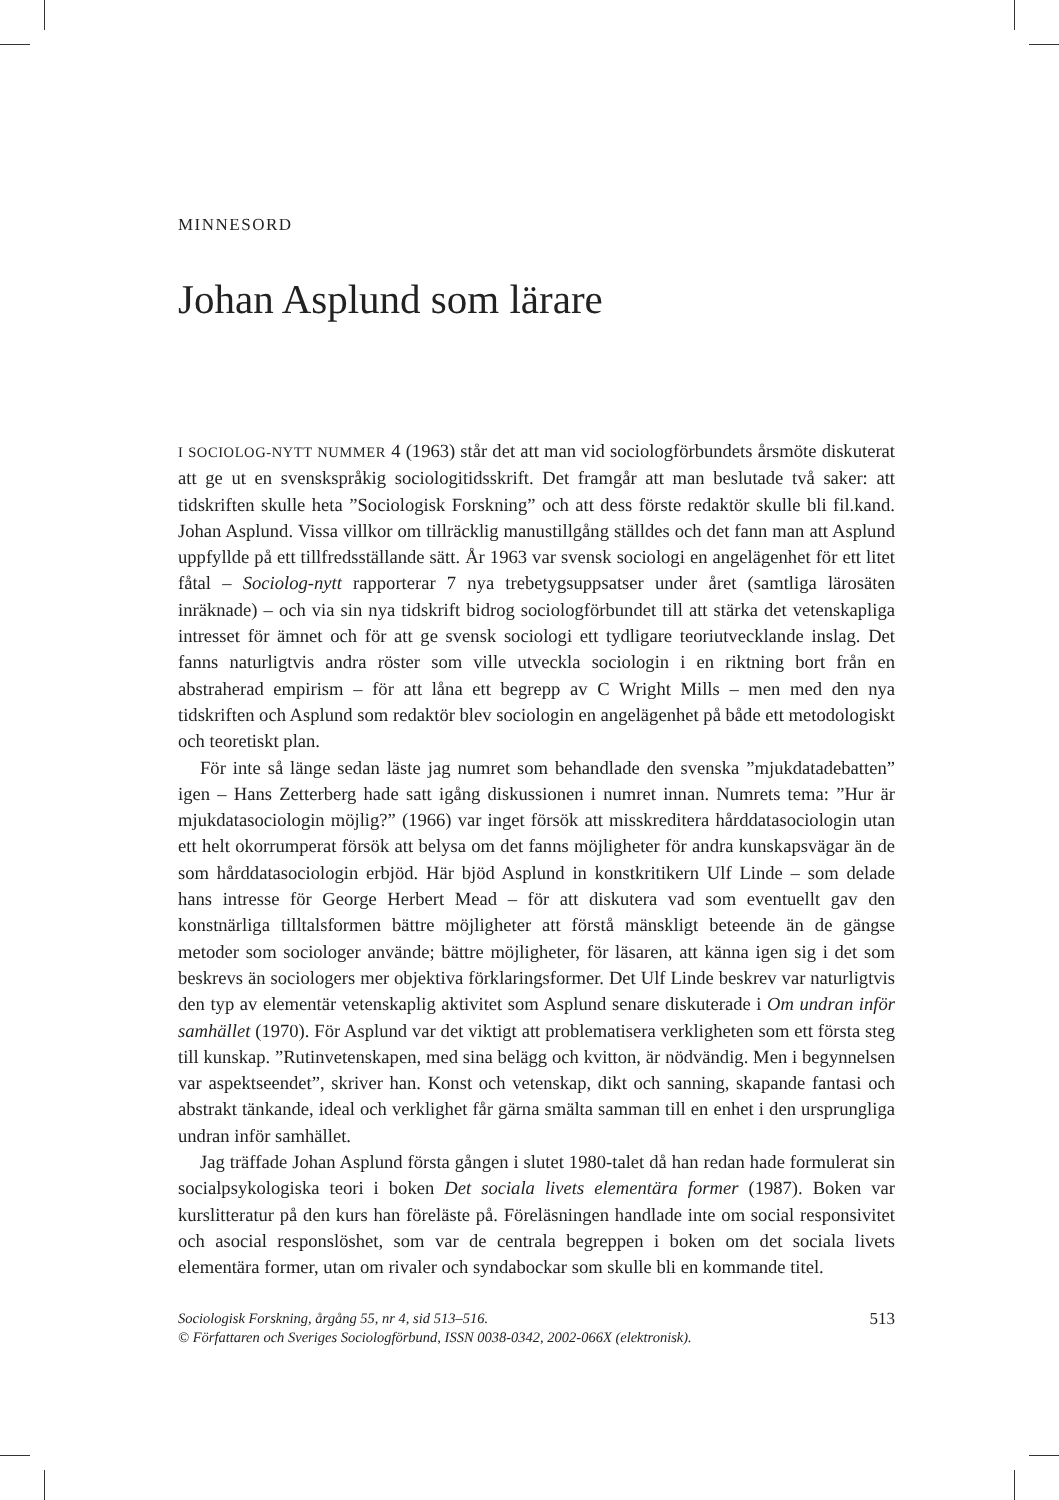MINNESORD
Johan Asplund som lärare
I SOCIOLOG-NYTT NUMMER 4 (1963) står det att man vid sociologförbundets årsmöte diskuterat att ge ut en svenskspråkig sociologitidsskrift. Det framgår att man beslutade två saker: att tidskriften skulle heta ”Sociologisk Forskning” och att dess förste redaktör skulle bli fil.kand. Johan Asplund. Vissa villkor om tillräcklig manustillgång ställdes och det fann man att Asplund uppfyllde på ett tillfredsställande sätt. År 1963 var svensk sociologi en angelägenhet för ett litet fåtal – Sociolog-nytt rapporterar 7 nya trebetygsuppsatser under året (samtliga lärosäten inräknade) – och via sin nya tidskrift bidrog sociologförbundet till att stärka det vetenskapliga intresset för ämnet och för att ge svensk sociologi ett tydligare teoriutvecklande inslag. Det fanns naturligtvis andra röster som ville utveckla sociologin i en riktning bort från en abstraherad empirism – för att låna ett begrepp av C Wright Mills – men med den nya tidskriften och Asplund som redaktör blev sociologin en angelägenhet på både ett metodologiskt och teoretiskt plan.
För inte så länge sedan läste jag numret som behandlade den svenska ”mjukdatadebatten” igen – Hans Zetterberg hade satt igång diskussionen i numret innan. Numrets tema: ”Hur är mjukdatasociologin möjlig?” (1966) var inget försök att misskreditera hårddatasociologin utan ett helt okorrumperat försök att belysa om det fanns möjligheter för andra kunskapsvägar än de som hårddatasociologin erbjöd. Här bjöd Asplund in konstkritikern Ulf Linde – som delade hans intresse för George Herbert Mead – för att diskutera vad som eventuellt gav den konstnärliga tilltalsformen bättre möjligheter att förstå mänskligt beteende än de gängse metoder som sociologer använde; bättre möjligheter, för läsaren, att känna igen sig i det som beskrevs än sociologers mer objektiva förklaringsformer. Det Ulf Linde beskrev var naturligtvis den typ av elementär vetenskaplig aktivitet som Asplund senare diskuterade i Om undran inför samhället (1970). För Asplund var det viktigt att problematisera verkligheten som ett första steg till kunskap. ”Rutinvetenskapen, med sina belägg och kvitton, är nödvändig. Men i begynnelsen var aspektseendet”, skriver han. Konst och vetenskap, dikt och sanning, skapande fantasi och abstrakt tänkande, ideal och verklighet får gärna smälta samman till en enhet i den ursprungliga undran inför samhället.
Jag träffade Johan Asplund första gången i slutet 1980-talet då han redan hade formulerat sin socialpsykologiska teori i boken Det sociala livets elementära former (1987). Boken var kurslitteratur på den kurs han föreläste på. Föreläsningen handlade inte om social responsivitet och asocial responslöshet, som var de centrala begreppen i boken om det sociala livets elementära former, utan om rivaler och syndabockar som skulle bli en kommande titel.
Sociologisk Forskning, årgång 55, nr 4, sid 513–516.
© Författaren och Sveriges Sociologförbund, ISSN 0038-0342, 2002-066X (elektronisk).
513